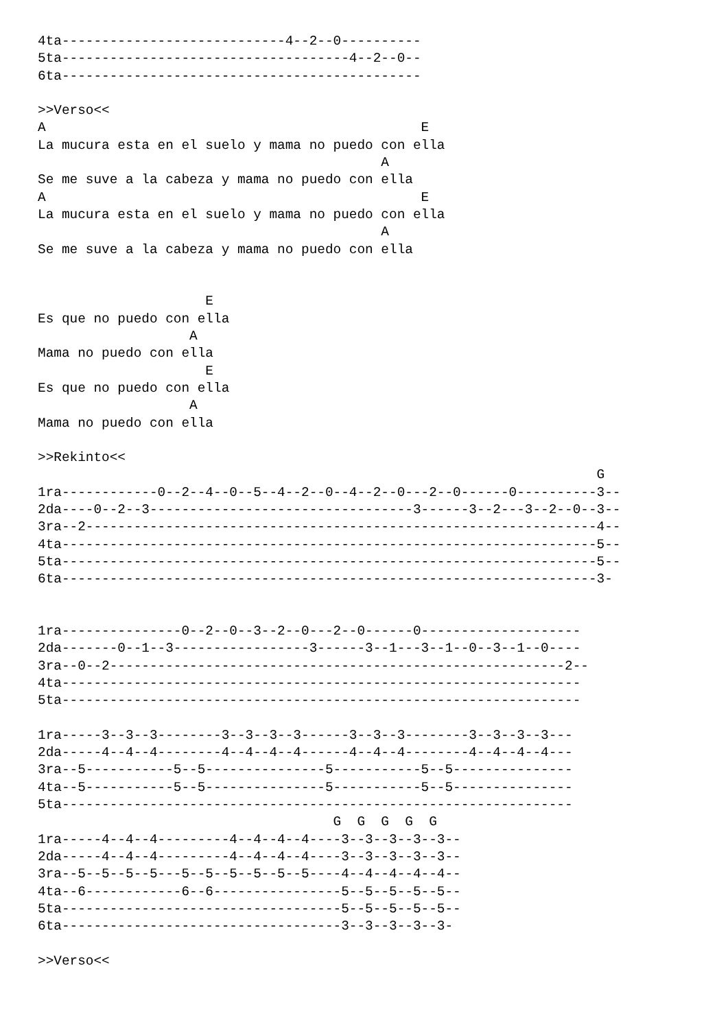4ta----------------------------4--2--0----------
5ta------------------------------------4--2--0--
6ta---------------------------------------------

>>Verso<<
A                                               E
La mucura esta en el suelo y mama no puedo con ella
                                           A
Se me suve a la cabeza y mama no puedo con ella
A                                               E
La mucura esta en el suelo y mama no puedo con ella
                                           A
Se me suve a la cabeza y mama no puedo con ella


                     E
Es que no puedo con ella
                   A
Mama no puedo con ella
                     E
Es que no puedo con ella
                   A
Mama no puedo con ella

>>Rekinto<<
                                                                      G
1ra------------0--2--4--0--5--4--2--0--4--2--0---2--0------0----------3--
2da----0--2--3---------------------------------3------3--2---3--2--0--3--
3ra--2----------------------------------------------------------------4--
4ta-------------------------------------------------------------------5--
5ta-------------------------------------------------------------------5--
6ta-------------------------------------------------------------------3-


1ra---------------0--2--0--3--2--0---2--0------0--------------------
2da-------0--1--3-----------------3------3--1---3--1--0--3--1--0----
3ra--0--2---------------------------------------------------------2--
4ta-----------------------------------------------------------------
5ta-----------------------------------------------------------------

1ra-----3--3--3--------3--3--3--3------3--3--3--------3--3--3--3---
2da-----4--4--4--------4--4--4--4------4--4--4--------4--4--4--4---
3ra--5-----------5--5---------------5-----------5--5---------------
4ta--5-----------5--5---------------5-----------5--5---------------
5ta----------------------------------------------------------------
                                     G  G  G  G  G
1ra-----4--4--4---------4--4--4--4----3--3--3--3--3--
2da-----4--4--4---------4--4--4--4----3--3--3--3--3--
3ra--5--5--5--5---5--5--5--5--5--5----4--4--4--4--4--
4ta--6------------6--6----------------5--5--5--5--5--
5ta-----------------------------------5--5--5--5--5--
6ta-----------------------------------3--3--3--3--3-

>>Verso<<